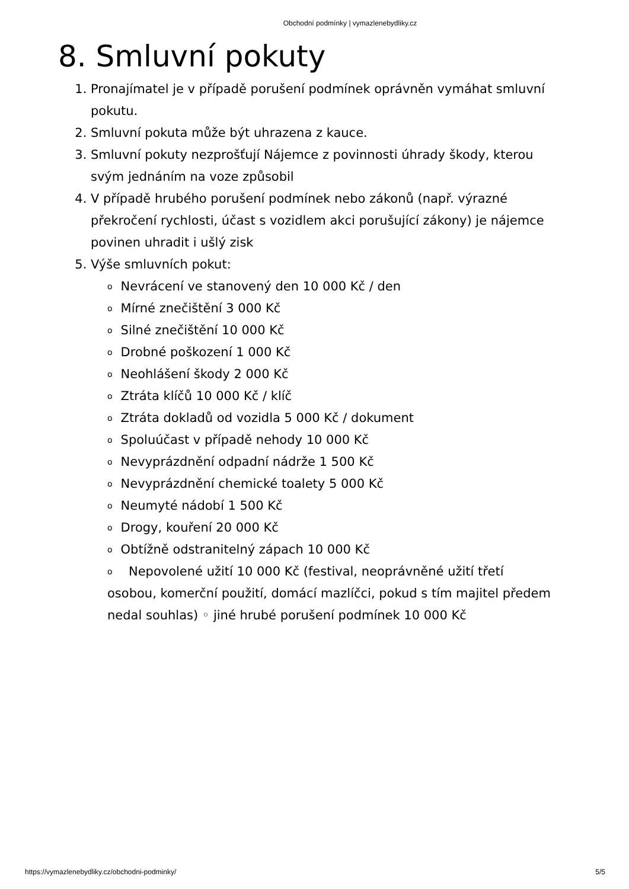Obchodní podmínky | vymazlenebydliky.cz
8. Smluvní pokuty
1. Pronajímatel je v případě porušení podmínek oprávněn vymáhat smluvní pokutu.
2. Smluvní pokuta může být uhrazena z kauce.
3. Smluvní pokuty nezprošťují Nájemce z povinnosti úhrady škody, kterou svým jednáním na voze způsobil
4. V případě hrubého porušení podmínek nebo zákonů (např. výrazné překročení rychlosti, účast s vozidlem akci porušující zákony) je nájemce povinen uhradit i ušlý zisk
5. Výše smluvních pokut:
o Nevrácení ve stanovený den 10 000 Kč / den
o Mírné znečištění 3 000 Kč
o Silné znečištění 10 000 Kč
o Drobné poškození 1 000 Kč
o Neohlášení škody 2 000 Kč
o Ztráta klíčů 10 000 Kč / klíč
o Ztráta dokladů od vozidla 5 000 Kč / dokument
o Spoluúčast v případě nehody 10 000 Kč
o Nevyprázdnění odpadní nádrže 1 500 Kč
o Nevyprázdnění chemické toalety 5 000 Kč
o Neumyté nádobí 1 500 Kč
o Drogy, kouření 20 000 Kč
o Obtížně odstranitelný zápach 10 000 Kč
o Nepovolené užití 10 000 Kč (festival, neoprávněné užití třetí osobou, komerční použití, domácí mazlíčci, pokud s tím majitel předem nedal souhlas) ◦ jiné hrubé porušení podmínek 10 000 Kč
https://vymazlenebydliky.cz/obchodni-podminky/ 5/5